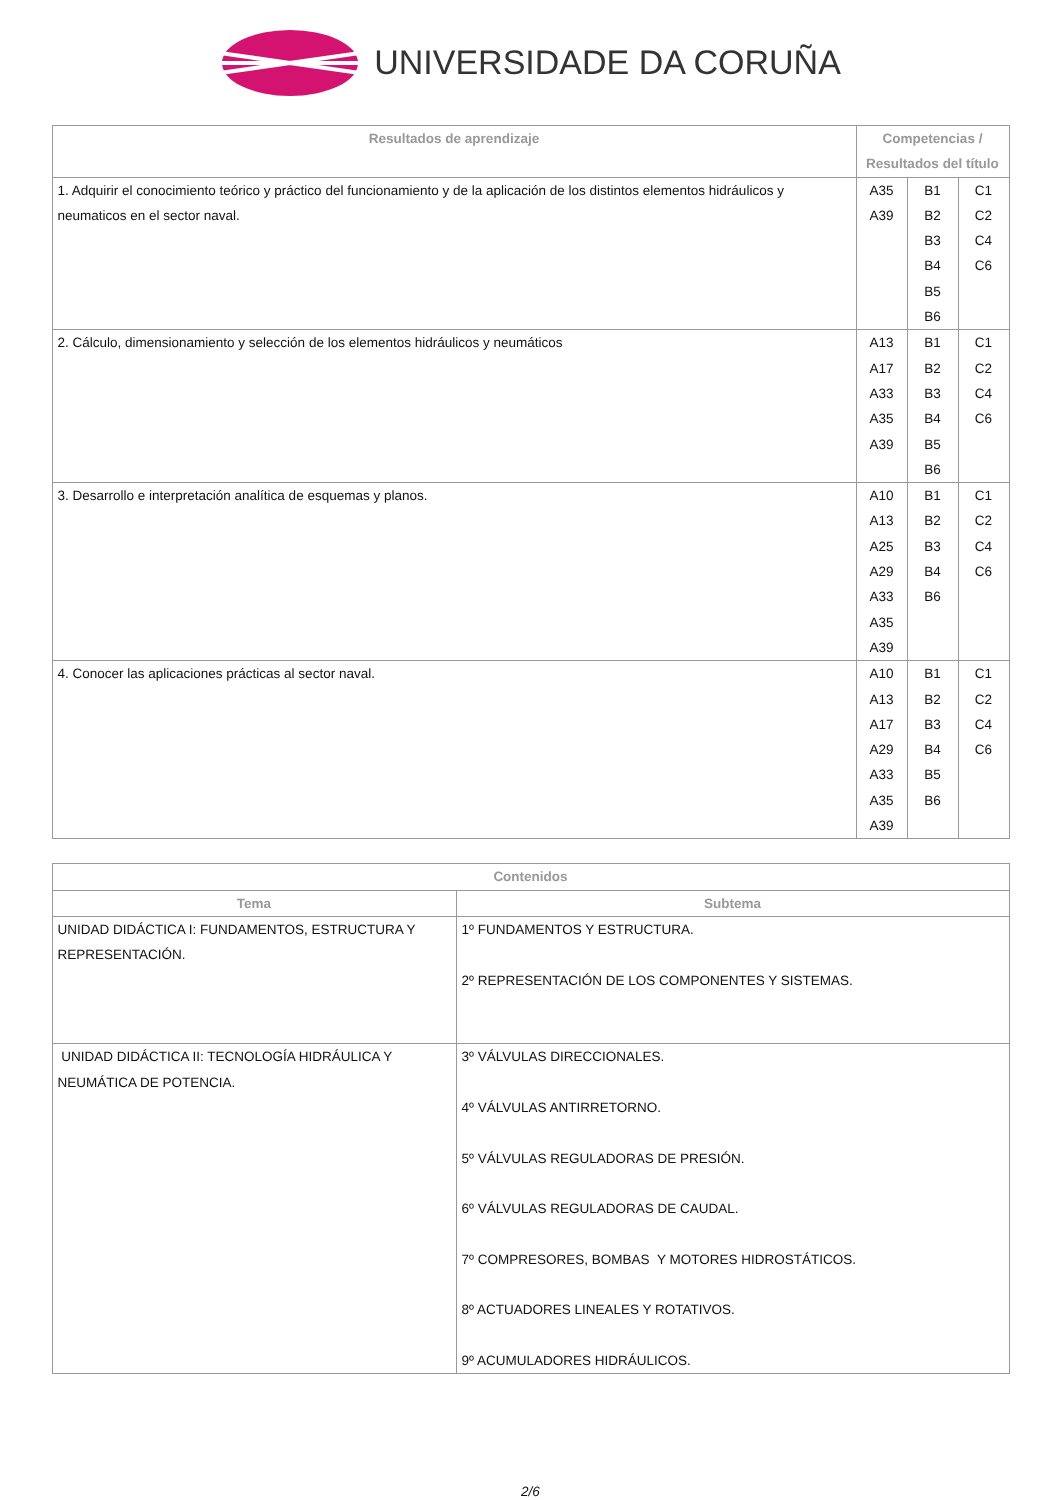UNIVERSIDADE DA CORUÑA
| Resultados de aprendizaje | Competencias / Resultados del título | | |
| --- | --- | --- | --- |
| 1. Adquirir el conocimiento teórico y práctico del funcionamiento y de la aplicación de los distintos elementos hidráulicos y neumaticos en el sector naval. | A35 A39 | B1 B2 B3 B4 B5 B6 | C1 C2 C4 C6 |
| 2. Cálculo, dimensionamiento y selección de los elementos hidráulicos y neumáticos | A13 A17 A33 A35 A39 | B1 B2 B3 B4 B5 B6 | C1 C2 C4 C6 |
| 3. Desarrollo e interpretación analítica de esquemas y planos. | A10 A13 A25 A29 A33 A35 A39 | B1 B2 B3 B4 B6 | C1 C2 C4 C6 |
| 4. Conocer las aplicaciones prácticas al sector naval. | A10 A13 A17 A29 A33 A35 A39 | B1 B2 B3 B4 B5 B6 | C1 C2 C4 C6 |
| Contenidos | |
| --- | --- |
| Tema | Subtema |
| UNIDAD DIDÁCTICA I: FUNDAMENTOS, ESTRUCTURA Y REPRESENTACIÓN. | 1º FUNDAMENTOS Y ESTRUCTURA. 2º REPRESENTACIÓN DE LOS COMPONENTES Y SISTEMAS. |
| UNIDAD DIDÁCTICA II: TECNOLOGÍA HIDRÁULICA Y NEUMÁTICA DE POTENCIA. | 3º VÁLVULAS DIRECCIONALES. 4º VÁLVULAS ANTIRRETORNO. 5º VÁLVULAS REGULADORAS DE PRESIÓN. 6º VÁLVULAS REGULADORAS DE CAUDAL. 7º COMPRESORES, BOMBAS Y MOTORES HIDROSTÁTICOS. 8º ACTUADORES LINEALES Y ROTATIVOS. 9º ACUMULADORES HIDRÁULICOS. |
2/6